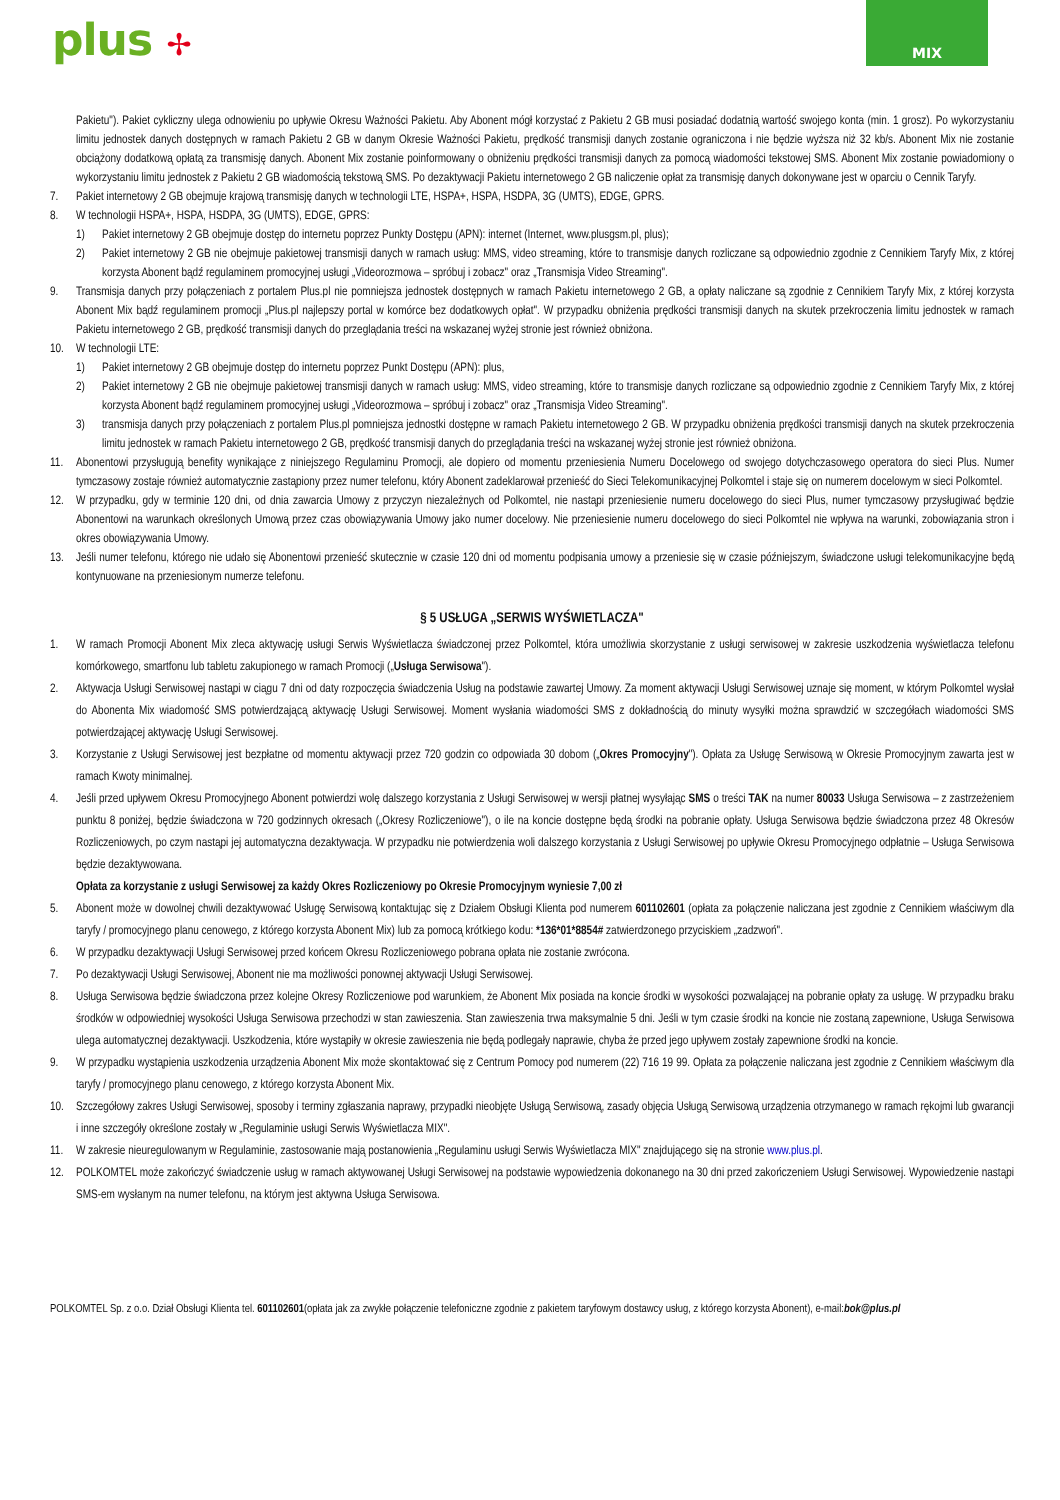plus ✢
MIX
Pakietu"). Pakiet cykliczny ulega odnowieniu po upływie Okresu Ważności Pakietu. Aby Abonent mógł korzystać z Pakietu 2 GB musi posiadać dodatnią wartość swojego konta (min. 1 grosz). Po wykorzystaniu limitu jednostek danych dostępnych w ramach Pakietu 2 GB w danym Okresie Ważności Pakietu, prędkość transmisji danych zostanie ograniczona i nie będzie wyższa niż 32 kb/s. Abonent Mix nie zostanie obciążony dodatkową opłatą za transmisję danych. Abonent Mix zostanie poinformowany o obniżeniu prędkości transmisji danych za pomocą wiadomości tekstowej SMS. Abonent Mix zostanie powiadomiony o wykorzystaniu limitu jednostek z Pakietu 2 GB wiadomością tekstową SMS. Po dezaktywacji Pakietu internetowego 2 GB naliczenie opłat za transmisję danych dokonywane jest w oparciu o Cennik Taryfy.
7. Pakiet internetowy 2 GB obejmuje krajową transmisję danych w technologii LTE, HSPA+, HSPA, HSDPA, 3G (UMTS), EDGE, GPRS.
8. W technologii HSPA+, HSPA, HSDPA, 3G (UMTS), EDGE, GPRS:
1) Pakiet internetowy 2 GB obejmuje dostęp do internetu poprzez Punkty Dostępu (APN): internet (Internet, www.plusgsm.pl, plus);
2) Pakiet internetowy 2 GB nie obejmuje pakietowej transmisji danych w ramach usług: MMS, video streaming, które to transmisje danych rozliczane są odpowiednio zgodnie z Cennikiem Taryfy Mix, z której korzysta Abonent bądź regulaminem promocyjnej usługi „Videorozmowa – spróbuj i zobacz" oraz „Transmisja Video Streaming".
9. Transmisja danych przy połączeniach z portalem Plus.pl nie pomniejsza jednostek dostępnych w ramach Pakietu internetowego 2 GB, a opłaty naliczane są zgodnie z Cennikiem Taryfy Mix, z której korzysta Abonent Mix bądź regulaminem promocji „Plus.pl najlepszy portal w komórce bez dodatkowych opłat". W przypadku obniżenia prędkości transmisji danych na skutek przekroczenia limitu jednostek w ramach Pakietu internetowego 2 GB, prędkość transmisji danych do przeglądania treści na wskazanej wyżej stronie jest również obniżona.
10. W technologii LTE:
1) Pakiet internetowy 2 GB obejmuje dostęp do internetu poprzez Punkt Dostępu (APN): plus,
2) Pakiet internetowy 2 GB nie obejmuje pakietowej transmisji danych w ramach usług: MMS, video streaming, które to transmisje danych rozliczane są odpowiednio zgodnie z Cennikiem Taryfy Mix, z której korzysta Abonent bądź regulaminem promocyjnej usługi „Videorozmowa – spróbuj i zobacz" oraz „Transmisja Video Streaming".
3) transmisja danych przy połączeniach z portalem Plus.pl pomniejsza jednostki dostępne w ramach Pakietu internetowego 2 GB. W przypadku obniżenia prędkości transmisji danych na skutek przekroczenia limitu jednostek w ramach Pakietu internetowego 2 GB, prędkość transmisji danych do przeglądania treści na wskazanej wyżej stronie jest również obniżona.
11. Abonentowi przysługują benefity wynikające z niniejszego Regulaminu Promocji, ale dopiero od momentu przeniesienia Numeru Docelowego od swojego dotychczasowego operatora do sieci Plus. Numer tymczasowy zostaje również automatycznie zastąpiony przez numer telefonu, który Abonent zadeklarował przenieść do Sieci Telekomunikacyjnej Polkomtel i staje się on numerem docelowym w sieci Polkomtel.
12. W przypadku, gdy w terminie 120 dni, od dnia zawarcia Umowy z przyczyn niezależnych od Polkomtel, nie nastąpi przeniesienie numeru docelowego do sieci Plus, numer tymczasowy przysługiwać będzie Abonentowi na warunkach określonych Umową przez czas obowiązywania Umowy jako numer docelowy. Nie przeniesienie numeru docelowego do sieci Polkomtel nie wpływa na warunki, zobowiązania stron i okres obowiązywania Umowy.
13. Jeśli numer telefonu, którego nie udało się Abonentowi przenieść skutecznie w czasie 120 dni od momentu podpisania umowy a przeniesie się w czasie późniejszym, świadczone usługi telekomunikacyjne będą kontynuowane na przeniesionym numerze telefonu.
§ 5 USŁUGA „SERWIS WYŚWIETLACZA"
1. W ramach Promocji Abonent Mix zleca aktywację usługi Serwis Wyświetlacza świadczonej przez Polkomtel, która umożliwia skorzystanie z usługi serwisowej w zakresie uszkodzenia wyświetlacza telefonu komórkowego, smartfonu lub tabletu zakupionego w ramach Promocji („Usługa Serwisowa").
2. Aktywacja Usługi Serwisowej nastąpi w ciągu 7 dni od daty rozpoczęcia świadczenia Usług na podstawie zawartej Umowy. Za moment aktywacji Usługi Serwisowej uznaje się moment, w którym Polkomtel wysłał do Abonenta Mix wiadomość SMS potwierdzającą aktywację Usługi Serwisowej. Moment wysłania wiadomości SMS z dokładnością do minuty wysyłki można sprawdzić w szczegółach wiadomości SMS potwierdzającej aktywację Usługi Serwisowej.
3. Korzystanie z Usługi Serwisowej jest bezpłatne od momentu aktywacji przez 720 godzin co odpowiada 30 dobom („Okres Promocyjny"). Opłata za Usługę Serwisową w Okresie Promocyjnym zawarta jest w ramach Kwoty minimalnej.
4. Jeśli przed upływem Okresu Promocyjnego Abonent potwierdzi wolę dalszego korzystania z Usługi Serwisowej w wersji płatnej wysyłając SMS o treści TAK na numer 80033 Usługa Serwisowa – z zastrzeżeniem punktu 8 poniżej, będzie świadczona w 720 godzinnych okresach („Okresy Rozliczeniowe"), o ile na koncie dostępne będą środki na pobranie opłaty. Usługa Serwisowa będzie świadczona przez 48 Okresów Rozliczeniowych, po czym nastąpi jej automatyczna dezaktywacja. W przypadku nie potwierdzenia woli dalszego korzystania z Usługi Serwisowej po upływie Okresu Promocyjnego odpłatnie – Usługa Serwisowa będzie dezaktywowana.
Opłata za korzystanie z usługi Serwisowej za każdy Okres Rozliczeniowy po Okresie Promocyjnym wyniesie 7,00 zł
5. Abonent może w dowolnej chwili dezaktywować Usługę Serwisową kontaktując się z Działem Obsługi Klienta pod numerem 601102601 (opłata za połączenie naliczana jest zgodnie z Cennikiem właściwym dla taryfy / promocyjnego planu cenowego, z którego korzysta Abonent Mix) lub za pomocą krótkiego kodu: *136*01*8854# zatwierdzonego przyciskiem „zadzwoń".
6. W przypadku dezaktywacji Usługi Serwisowej przed końcem Okresu Rozliczeniowego pobrana opłata nie zostanie zwrócona.
7. Po dezaktywacji Usługi Serwisowej, Abonent nie ma możliwości ponownej aktywacji Usługi Serwisowej.
8. Usługa Serwisowa będzie świadczona przez kolejne Okresy Rozliczeniowe pod warunkiem, że Abonent Mix posiada na koncie środki w wysokości pozwalającej na pobranie opłaty za usługę. W przypadku braku środków w odpowiedniej wysokości Usługa Serwisowa przechodzi w stan zawieszenia. Stan zawieszenia trwa maksymalnie 5 dni. Jeśli w tym czasie środki na koncie nie zostaną zapewnione, Usługa Serwisowa ulega automatycznej dezaktywacji. Uszkodzenia, które wystąpiły w okresie zawieszenia nie będą podlegały naprawie, chyba że przed jego upływem zostały zapewnione środki na koncie.
9. W przypadku wystąpienia uszkodzenia urządzenia Abonent Mix może skontaktować się z Centrum Pomocy pod numerem (22) 716 19 99. Opłata za połączenie naliczana jest zgodnie z Cennikiem właściwym dla taryfy / promocyjnego planu cenowego, z którego korzysta Abonent Mix.
10. Szczegółowy zakres Usługi Serwisowej, sposoby i terminy zgłaszania naprawy, przypadki nieobjęte Usługą Serwisową, zasady objęcia Usługą Serwisową urządzenia otrzymanego w ramach rękojmi lub gwarancji i inne szczegóły określone zostały w „Regulaminie usługi Serwis Wyświetlacza MIX".
11. W zakresie nieuregulowanym w Regulaminie, zastosowanie mają postanowienia „Regulaminu usługi Serwis Wyświetlacza MIX" znajdującego się na stronie www.plus.pl.
12. POLKOMTEL może zakończyć świadczenie usług w ramach aktywowanej Usługi Serwisowej na podstawie wypowiedzenia dokonanego na 30 dni przed zakończeniem Usługi Serwisowej. Wypowiedzenie nastąpi SMS-em wysłanym na numer telefonu, na którym jest aktywna Usługa Serwisowa.
POLKOMTEL Sp. z o.o. Dział Obsługi Klienta tel. 601102601(opłata jak za zwykłe połączenie telefoniczne zgodnie z pakietem taryfowym dostawcy usług, z którego korzysta Abonent), e-mail:bok@plus.pl